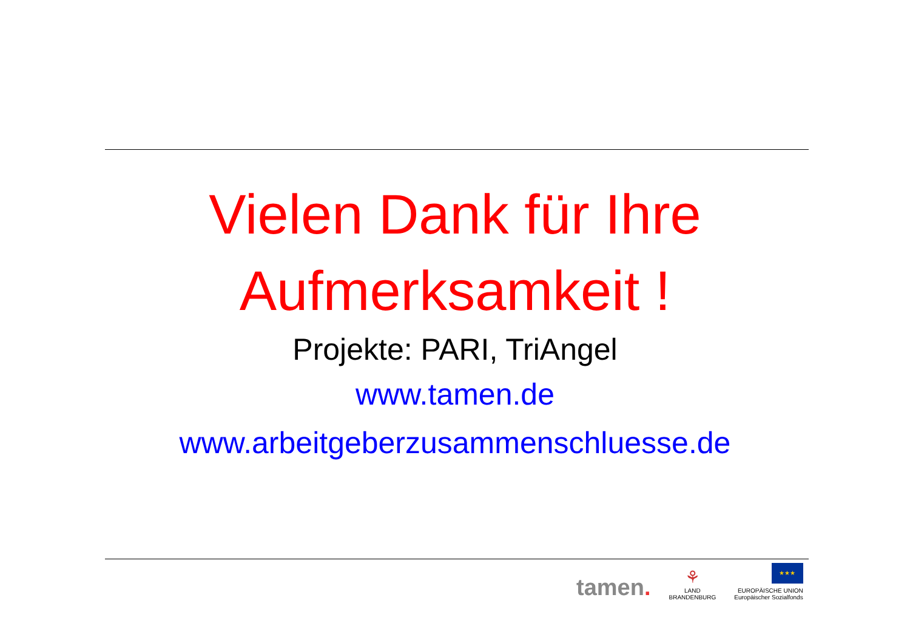Vielen Dank für Ihre
Aufmerksamkeit !
Projekte: PARI, TriAngel
www.tamen.de
www.arbeitgeberzusammenschluesse.de
tamen.
⚘
LAND
BRANDENBURG
★★★
EUROPÄISCHE UNION
Europäischer Sozialfonds